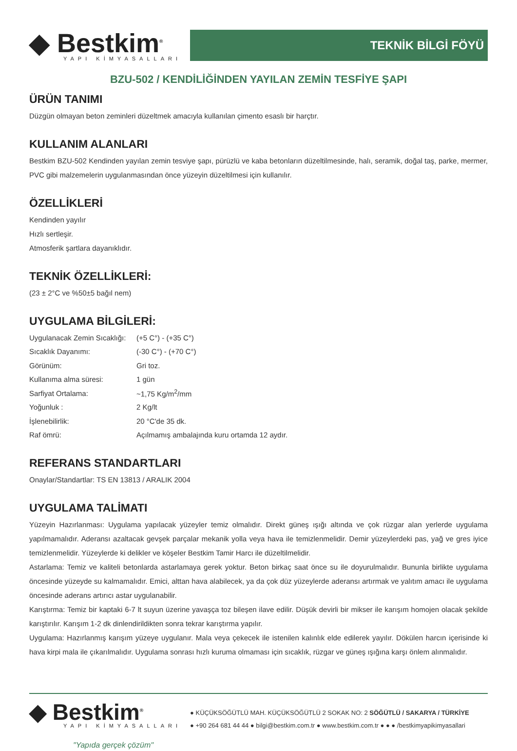◆ Bestkim<sup>®</sup>
YAPI KİMYASALLARI
TEKNİK BİLGİ FÖYÜ
BZU-502 / KENDİLİĞİNDEN YAYILAN ZEMİN TESFİYE ŞAPI
ÜRÜN TANIMI
Düzgün olmayan beton zeminleri düzeltmek amacıyla kullanılan çimento esaslı bir harçtır.
KULLANIM ALANLARI
Bestkim BZU-502 Kendinden yayılan zemin tesviye şapı, pürüzlü ve kaba betonların düzeltilmesinde, halı, seramik, doğal taş, parke, mermer, PVC gibi malzemelerin uygulanmasından önce yüzeyin düzeltilmesi için kullanılır.
ÖZELLİKLERİ
Kendinden yayılır
Hızlı sertleşir.
Atmosferik şartlara dayanıklıdır.
TEKNİK ÖZELLİKLERİ:
(23 ± 2°C ve %50±5 bağıl nem)
UYGULAMA BİLGİLERİ:
| Uygulanacak Zemin Sıcaklığı: | (+5 C°) - (+35 C°) |
| Sıcaklık Dayanımı: | (-30 C°) - (+70 C°) |
| Görünüm: | Gri toz. |
| Kullanıma alma süresi: | 1 gün |
| Sarfiyat Ortalama: | ~1,75 Kg/m<sup>2</sup>/mm |
| Yoğunluk : | 2 Kg/lt |
| İşlenebilirlik: | 20 °C'de 35 dk. |
| Raf ömrü: | Açılmamış ambalajında kuru ortamda 12 aydır. |
REFERANS STANDARTLARI
Onaylar/Standartlar: TS EN 13813 / ARALIK 2004
UYGULAMA TALİMATI
Yüzeyin Hazırlanması: Uygulama yapılacak yüzeyler temiz olmalıdır. Direkt güneş ışığı altında ve çok rüzgar alan yerlerde uygulama yapılmamalıdır. Aderansı azaltacak gevşek parçalar mekanik yolla veya hava ile temizlenmelidir. Demir yüzeylerdeki pas, yağ ve gres iyice temizlenmelidir. Yüzeylerde ki delikler ve köşeler Bestkim Tamir Harcı ile düzeltilmelidir.
Astarlama: Temiz ve kaliteli betonlarda astarlamaya gerek yoktur. Beton birkaç saat önce su ile doyurulmalıdır. Bununla birlikte uygulama öncesinde yüzeyde su kalmamalıdır. Emici, alttan hava alabilecek, ya da çok düz yüzeylerde aderansı artırmak ve yalıtım amacı ile uygulama öncesinde aderans artırıcı astar uygulanabilir.
Karıştırma: Temiz bir kaptaki 6-7 lt suyun üzerine yavaşça toz bileşen ilave edilir. Düşük devirli bir mikser ile karışım homojen olacak şekilde karıştırılır. Karışım 1-2 dk dinlendirildikten sonra tekrar karıştırma yapılır.
Uygulama: Hazırlanmış karışım yüzeye uygulanır. Mala veya çekecek ile istenilen kalınlık elde edilerek yayılır. Dökülen harcın içerisinde ki hava kirpi mala ile çıkarılmalıdır. Uygulama sonrası hızlı kuruma olmaması için sıcaklık, rüzgar ve güneş ışığına karşı önlem alınmalıdır.
◆ Bestkim<sup>®</sup>
YAPI KİMYASALLARI
"Yapıda gerçek çözüm"
● KÜÇÜKSÖĞÜTLÜ MAH. KÜÇÜKSÖĞÜTLÜ 2 SOKAK NO: 2 SÖĞÜTLÜ / SAKARYA / TÜRKİYE
● +90 264 681 44 44 ● bilgi@bestkim.com.tr ● www.bestkim.com.tr ● ● ● /bestkimyapikimyasallari